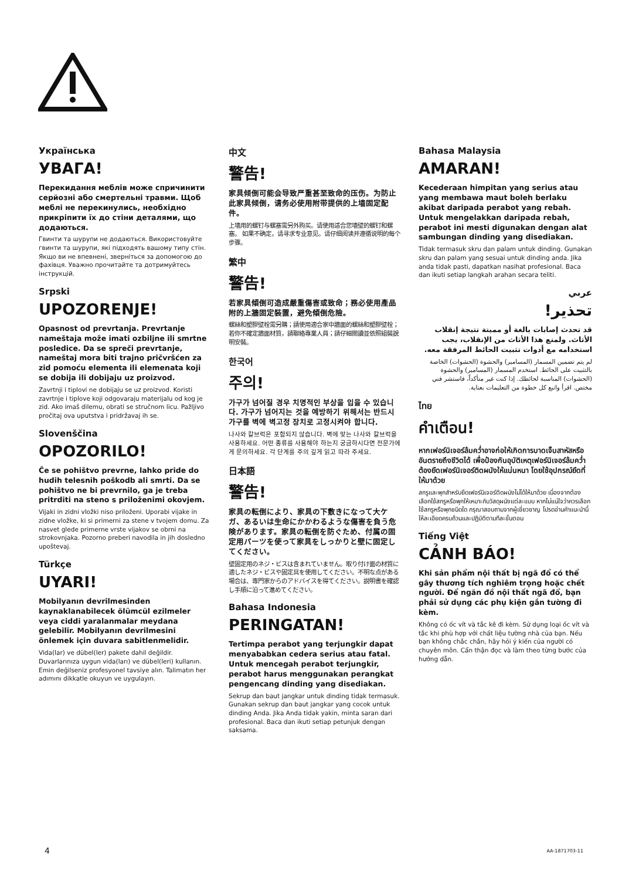Українська
УВАГА!
Перекидання меблів може спричинити серйозні або смертельні травми. Щоб меблі не перекинулись, необхідно прикріпити їх до стіни деталями, що додаються.
Гвинти та шурупи не додаються. Використовуйте гвинти та шурупи, які підходять вашому типу стін. Якщо ви не впевнені, зверніться за допомогою до фахівця. Уважно прочитайте та дотримуйтесь інструкцій.
Srpski
UPOZORENJE!
Opasnost od prevrtanja. Prevrtanje nameštaja može imati ozbiljne ili smrtne posledice. Da se spreči prevrtanje, nameštaj mora biti trajno pričvršćen za zid pomoću elementa ili elemenata koji se dobija ili dobijaju uz proizvod.
Zavrtnji i tiplovi ne dobijaju se uz proizvod. Koristi zavrtnje i tiplove koji odgovaraju materijalu od kog je zid. Ako imaš dilemu, obrati se stručnom licu. Pažljivo pročitaj ova uputstva i pridržavaj ih se.
Slovenščina
OPOZORILO!
Če se pohištvo prevrne, lahko pride do hudih telesnih poškodb ali smrti. Da se pohištvo ne bi prevrnilo, ga je treba pritrditi na steno s priloženimi okovjem.
Vijaki in zidni vložki niso priloženi. Uporabi vijake in zidne vložke, ki si primerni za stene v tvojem domu. Za nasvet glede primerne vrste vijakov se obrni na strokovnjaka. Pozorno preberi navodila in jih dosledno upoštevaj.
Türkçe
UYARI!
Mobilyanın devrilmesinden kaynaklanabilecek ölümcül ezilmeler veya ciddi yaralanmalar meydana gelebilir. Mobilyanın devrilmesini önlemek için duvara sabitlenmelidir.
Vida(lar) ve dübel(ler) pakete dahil değildir. Duvarlarınıza uygun vida(ları) ve dübel(leri) kullanın. Emin değilseniz profesyonel tavsiye alın. Talimatın her adımını dikkatle okuyun ve uygulayın.
中文
警告!
家具倾倒可能会导致严重甚至致命的压伤。为防止此家具倾倒，请务必使用附带提供的上墙固定配件。
上墙用的螺钉与螺塞需另外购买。请使用适合您墙壁的螺钉和螺塞。 如果不确定，请寻求专业意见。请仔细阅读并遵循说明的每个步骤。
繁中
警告!
若家具傾倒可造成嚴重傷害或致命；務必使用產品附的上牆固定裝置，避免傾倒危險。
螺絲和塑膠壁栓需另購；請使用適合家中牆面的螺絲和塑膠壁栓；若你不確定牆面材質，請聯絡專業人員；請仔細閱讀並依照組裝說明安裝。
한국어
주의!
가구가 넘어질 경우 치명적인 부상을 입을 수 있습니다. 가구가 넘어지는 것을 예방하기 위해서는 반드시 가구를 벽에 벽고정 장치로 고정시켜야 합니다.
나사와 칼브럭은 포함되지 않습니다. 벽에 맞는 나사와 칼브럭을 사용하세요. 어떤 종류를 사용해야 하는지 궁금하시다면 전문가에게 문의하세요. 각 단계를 주의 깊게 읽고 따라 주세요.
日本語
警告!
家具の転倒により、家具の下敷きになって大ケガ、あるいは生命にかかわるような傷害を負う危険があります。家具の転倒を防ぐため、付属の固定用パーツを使って家具をしっかりと壁に固定してください。
壁固定用のネジ・ビスは含まれていません。取り付け面の材質に適したネジ・ビスや固定具を使用してください。不明な点がある場合は、専門家からのアドバイスを得てください。説明書を確認し手順に沿って進めてください。
Bahasa Indonesia
PERINGATAN!
Tertimpa perabot yang terjungkir dapat menyababkan cedera serius atau fatal. Untuk mencegah perabot terjungkir, perabot harus menggunakan perangkat pengencang dinding yang disediakan.
Sekrup dan baut jangkar untuk dinding tidak termasuk. Gunakan sekrup dan baut jangkar yang cocok untuk dinding Anda. Jika Anda tidak yakin, minta saran dari profesional. Baca dan ikuti setiap petunjuk dengan saksama.
Bahasa Malaysia
AMARAN!
Kecederaan himpitan yang serius atau yang membawa maut boleh berlaku akibat daripada perabot yang rebah. Untuk mengelakkan daripada rebah, perabot ini mesti digunakan dengan alat sambungan dinding yang disediakan.
Tidak termasuk skru dan palam untuk dinding. Gunakan skru dan palam yang sesuai untuk dinding anda. Jika anda tidak pasti, dapatkan nasihat profesional. Baca dan ikuti setiap langkah arahan secara teliti.
عربي
تحذير!
قد تحدث إصابات بالغة أو مميتة نتيجة إنقلاب الأثاث. ولمنع هذا الأثاث من الإنقلاب، يجب استخدامه مع أدوات تثبيت الحائط المرفقة معه.
لم يتم تضمين المسمار (المسامير) والحشوة (الحشوات) الخاصة بالتثبيت على الحائط. استخدم المسمار (المسامير) والحشوة (الحشوات) المناسبة لحائطك. إذا كنت غير متأكداً، فاستشر فني مختص. اقرأ واتبع كل خطوة من التعليمات بعناية.
ไทย
คำเตือน!
หากเฟอร์นิเจอร์ล้มคว่ำอาจก่อให้เกิดการบาดเจ็บสาหัสหรืออันตรายถึงชีวิตได้ เพื่อป้องกันอุบัติเหตุเฟอร์นิเจอร์ล้มคว่ำ ต้องยึดเฟอร์นิเจอร์ติดผนังให้แน่นหนา โดยใช้อุปกรณ์ยึดที่ให้มาด้วย
สกรูและพุกสำหรับยึดเฟอร์นิเจอร์ติดผนังไม่ได้ให้มาด้วย เนื่องจากต้องเลือกใช้สกรูหรือพุกให้เหมาะกับวัสดุผนังแต่ละแบบ หากไม่แน่ใจว่าควรเลือกใช้สกรูหรือพุกชนิดใด กรุณาสอบถามจากผู้เชี่ยวชาญ โปรดอ่านคำแนะนำนี้ให้ละเอียดครบถ้วนและปฏิบัติตามทีละขั้นตอน
Tiếng Việt
CẢNH BÁO!
Khi sản phẩm nội thất bị ngã đổ có thể gây thương tích nghiêm trọng hoặc chết người. Để ngăn đồ nội thất ngã đổ, bạn phải sử dụng các phụ kiện gắn tường đi kèm.
Không có ốc vít và tắc kê đi kèm. Sử dụng loại ốc vít và tắc khi phù hợp với chất liệu tường nhà của bạn. Nếu bạn không chắc chắn, hãy hỏi ý kiến của người có chuyên môn. Cẩn thận đọc và làm theo từng bước của hướng dẫn.
4 AA-1871703-11